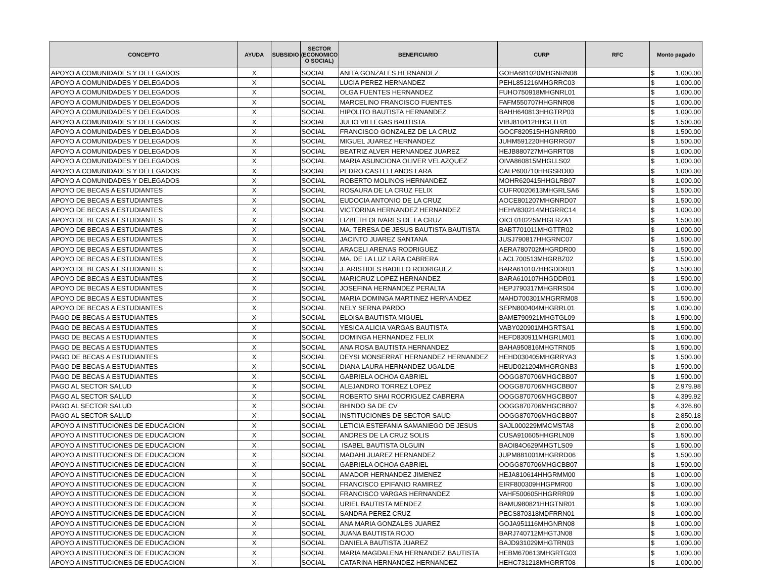| CONCEPTO | AYUDA | SUBSIDIO | SECTOR (ECONOMICO O SOCIAL) | BENEFICIARIO | CURP | RFC | Monto pagado |
| --- | --- | --- | --- | --- | --- | --- | --- |
| APOYO A COMUNIDADES Y DELEGADOS | X | | SOCIAL | ANITA GONZALES HERNANDEZ | GOHA681020MHGNRN08 | | $ 1,000.00 |
| APOYO A COMUNIDADES Y DELEGADOS | X | | SOCIAL | LUCIA PEREZ HERNANDEZ | PEHL851216MHGRRC03 | | $ 1,000.00 |
| APOYO A COMUNIDADES Y DELEGADOS | X | | SOCIAL | OLGA FUENTES HERNANDEZ | FUHO750918MHGNRL01 | | $ 1,000.00 |
| APOYO A COMUNIDADES Y DELEGADOS | X | | SOCIAL | MARCELINO FRANCISCO FUENTES | FAFM550707HHGRNR08 | | $ 1,000.00 |
| APOYO A COMUNIDADES Y DELEGADOS | X | | SOCIAL | HIPOLITO BAUTISTA HERNANDEZ | BAHH640813HHGTRP03 | | $ 1,000.00 |
| APOYO A COMUNIDADES Y DELEGADOS | X | | SOCIAL | JULIO VILLEGAS BAUTISTA | VIBJ810412HHGLTL01 | | $ 1,500.00 |
| APOYO A COMUNIDADES Y DELEGADOS | X | | SOCIAL | FRANCISCO GONZALEZ DE LA CRUZ | GOCF820515HHGNRR00 | | $ 1,500.00 |
| APOYO A COMUNIDADES Y DELEGADOS | X | | SOCIAL | MIGUEL JUAREZ HERNANDEZ | JUHM591220HHGRRG07 | | $ 1,500.00 |
| APOYO A COMUNIDADES Y DELEGADOS | X | | SOCIAL | BEATRIZ ALVER HERNANDEZ JUAREZ | HEJB880727MHGRRT08 | | $ 1,000.00 |
| APOYO A COMUNIDADES Y DELEGADOS | X | | SOCIAL | MARIA ASUNCIONA OLIVER VELAZQUEZ | OIVA860815MHGLLS02 | | $ 1,000.00 |
| APOYO A COMUNIDADES Y DELEGADOS | X | | SOCIAL | PEDRO CASTELLANOS LARA | CALP600710HHGSRD00 | | $ 1,000.00 |
| APOYO A COMUNIDADES Y DELEGADOS | X | | SOCIAL | ROBERTO MOLINOS HERNANDEZ | MOHR620415HHGLRB07 | | $ 1,000.00 |
| APOYO DE BECAS A ESTUDIANTES | X | | SOCIAL | ROSAURA DE LA CRUZ FELIX | CUFR0020613MHGRLSA6 | | $ 1,500.00 |
| APOYO DE BECAS A ESTUDIANTES | X | | SOCIAL | EUDOCIA ANTONIO DE LA CRUZ | AOCE801207MHGNRD07 | | $ 1,500.00 |
| APOYO DE BECAS A ESTUDIANTES | X | | SOCIAL | VICTORINA HERNANDEZ HERNANDEZ | HEHV830214MHGRRC14 | | $ 1,000.00 |
| APOYO DE BECAS A ESTUDIANTES | X | | SOCIAL | LIZBETH OLIVARES DE LA CRUZ | OICL010225MHGLRZA1 | | $ 1,500.00 |
| APOYO DE BECAS A ESTUDIANTES | X | | SOCIAL | MA. TERESA DE JESUS BAUTISTA BAUTISTA | BABT701011MHGTTR02 | | $ 1,000.00 |
| APOYO DE BECAS A ESTUDIANTES | X | | SOCIAL | JACINTO JUAREZ SANTANA | JUSJ790817HHGRNC07 | | $ 1,500.00 |
| APOYO DE BECAS A ESTUDIANTES | X | | SOCIAL | ARACELI ARENAS RODRIGUEZ | AERA780702MHGRDR00 | | $ 1,500.00 |
| APOYO DE BECAS A ESTUDIANTES | X | | SOCIAL | MA. DE LA LUZ LARA CABRERA | LACL700513MHGRBZ02 | | $ 1,500.00 |
| APOYO DE BECAS A ESTUDIANTES | X | | SOCIAL | J. ARISTIDES BADILLO RODRIGUEZ | BARA610107HHGDDR01 | | $ 1,500.00 |
| APOYO DE BECAS A ESTUDIANTES | X | | SOCIAL | MARICRUZ LOPEZ HERNANDEZ | BARA610107HHGDDR01 | | $ 1,500.00 |
| APOYO DE BECAS A ESTUDIANTES | X | | SOCIAL | JOSEFINA HERNANDEZ PERALTA | HEPJ790317MHGRRS04 | | $ 1,000.00 |
| APOYO DE BECAS A ESTUDIANTES | X | | SOCIAL | MARIA DOMINGA MARTINEZ HERNANDEZ | MAHD700301MHGRRM08 | | $ 1,500.00 |
| APOYO DE BECAS A ESTUDIANTES | X | | SOCIAL | NELY SERNA PARDO | SEPN800404MHGRRL01 | | $ 1,000.00 |
| PAGO DE BECAS A ESTUDIANTES | X | | SOCIAL | ELOISA BAUTISTA MIGUEL | BAME790921MHGTGL09 | | $ 1,500.00 |
| PAGO DE BECAS A ESTUDIANTES | X | | SOCIAL | YESICA ALICIA VARGAS BAUTISTA | VABY020901MHGRTSA1 | | $ 1,500.00 |
| PAGO DE BECAS A ESTUDIANTES | X | | SOCIAL | DOMINGA HERNANDEZ FELIX | HEFD830911MHGRLM01 | | $ 1,000.00 |
| PAGO DE BECAS A ESTUDIANTES | X | | SOCIAL | ANA ROSA BAUTISTA HERNANDEZ | BAHA950816MHGTRN05 | | $ 1,500.00 |
| PAGO DE BECAS A ESTUDIANTES | X | | SOCIAL | DEYSI MONSERRAT HERNANDEZ HERNANDEZ | HEHD030405MHGRRYA3 | | $ 1,500.00 |
| PAGO DE BECAS A ESTUDIANTES | X | | SOCIAL | DIANA LAURA HERNANDEZ UGALDE | HEUD021204MHGRGNB3 | | $ 1,500.00 |
| PAGO DE BECAS A ESTUDIANTES | X | | SOCIAL | GABRIELA OCHOA GABRIEL | OOGG870706MHGCBB07 | | $ 1,500.00 |
| PAGO AL SECTOR SALUD | X | | SOCIAL | ALEJANDRO TORREZ LOPEZ | OOGG870706MHGCBB07 | | $ 2,979.98 |
| PAGO AL SECTOR SALUD | X | | SOCIAL | ROBERTO SHAI RODRIGUEZ CABRERA | OOGG870706MHGCBB07 | | $ 4,399.92 |
| PAGO AL SECTOR SALUD | X | | SOCIAL | BHINDO SA DE CV | OOGG870706MHGCBB07 | | $ 4,326.80 |
| PAGO AL SECTOR SALUD | X | | SOCIAL | INSTITUCIONES DE SECTOR SAUD | OOGG870706MHGCBB07 | | $ 2,850.18 |
| APOYO A INSTITUCIONES DE EDUCACION | X | | SOCIAL | LETICIA ESTEFANIA SAMANIEGO DE JESUS | SAJL000229MMCMSTA8 | | $ 2,000.00 |
| APOYO A INSTITUCIONES DE EDUCACION | X | | SOCIAL | ANDRES DE LA CRUZ SOLIS | CUSA910605HHGRLN09 | | $ 1,500.00 |
| APOYO A INSTITUCIONES DE EDUCACION | X | | SOCIAL | ISABEL BAUTISTA OLGUIN | BAOI84O629MHGTLS09 | | $ 1,500.00 |
| APOYO A INSTITUCIONES DE EDUCACION | X | | SOCIAL | MADAHI JUAREZ HERNANDEZ | JUPM881001MHGRRD06 | | $ 1,500.00 |
| APOYO A INSTITUCIONES DE EDUCACION | X | | SOCIAL | GABRIELA OCHOA GABRIEL | OOGG870706MHGCBB07 | | $ 1,500.00 |
| APOYO A INSTITUCIONES DE EDUCACION | X | | SOCIAL | AMADOR HERNANDEZ JIMENEZ | HEJA810614HHGRMM00 | | $ 1,000.00 |
| APOYO A INSTITUCIONES DE EDUCACION | X | | SOCIAL | FRANCISCO EPIFANIO RAMIREZ | EIRF800309HHGPMR00 | | $ 1,000.00 |
| APOYO A INSTITUCIONES DE EDUCACION | X | | SOCIAL | FRANCISCO VARGAS HERNANDEZ | VAHF500605HHGRRR09 | | $ 1,000.00 |
| APOYO A INSTITUCIONES DE EDUCACION | X | | SOCIAL | URIEL BAUTISTA MENDEZ | BAMU980821HHGTNR01 | | $ 1,000.00 |
| APOYO A INSTITUCIONES DE EDUCACION | X | | SOCIAL | SANDRA PEREZ CRUZ | PECS870318MDFRRN01 | | $ 1,000.00 |
| APOYO A INSTITUCIONES DE EDUCACION | X | | SOCIAL | ANA MARIA GONZALES JUAREZ | GOJA951116MHGNRN08 | | $ 1,000.00 |
| APOYO A INSTITUCIONES DE EDUCACION | X | | SOCIAL | JUANA BAUTISTA ROJO | BARJ740712MHGTJN08 | | $ 1,000.00 |
| APOYO A INSTITUCIONES DE EDUCACION | X | | SOCIAL | DANIELA BAUTISTA JUAREZ | BAJD931029MHGTRN03 | | $ 1,000.00 |
| APOYO A INSTITUCIONES DE EDUCACION | X | | SOCIAL | MARIA MAGDALENA HERNANDEZ BAUTISTA | HEBM670613MHGRTG03 | | $ 1,000.00 |
| APOYO A INSTITUCIONES DE EDUCACION | X | | SOCIAL | CATARINA HERNANDEZ HERNANDEZ | HEHC731218MHGRRT08 | | $ 1,000.00 |